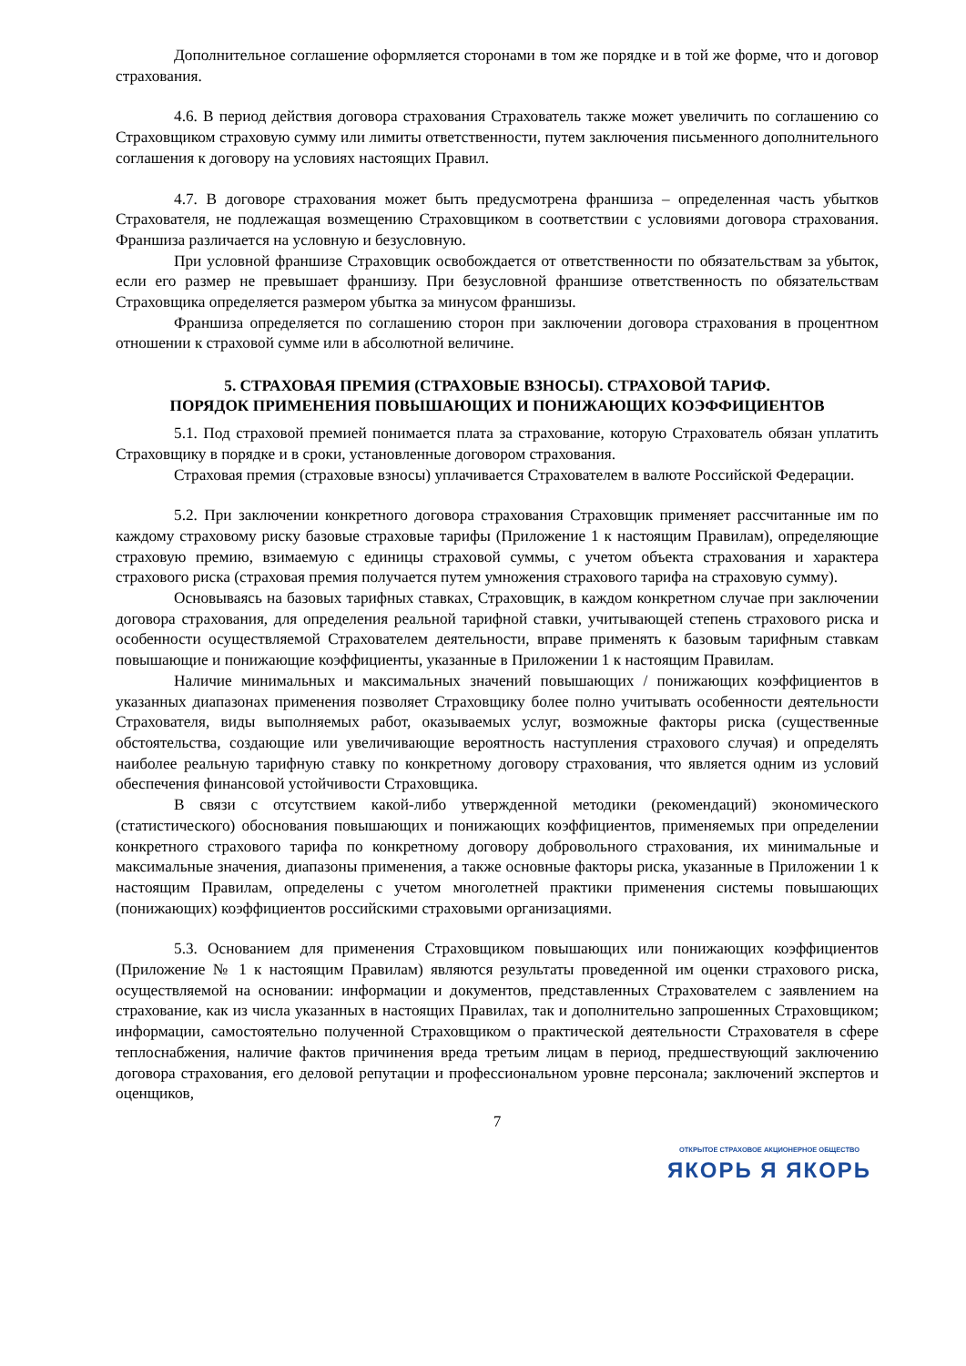Дополнительное соглашение оформляется сторонами в том же порядке и в той же форме, что и договор страхования.
4.6. В период действия договора страхования Страхователь также может увеличить по соглашению со Страховщиком страховую сумму или лимиты ответственности, путем заключения письменного дополнительного соглашения к договору на условиях настоящих Правил.
4.7. В договоре страхования может быть предусмотрена франшиза – определенная часть убытков Страхователя, не подлежащая возмещению Страховщиком в соответствии с условиями договора страхования. Франшиза различается на условную и безусловную.
При условной франшизе Страховщик освобождается от ответственности по обязательствам за убыток, если его размер не превышает франшизу. При безусловной франшизе ответственность по обязательствам Страховщика определяется размером убытка за минусом франшизы.
Франшиза определяется по соглашению сторон при заключении договора страхования в процентном отношении к страховой сумме или в абсолютной величине.
5. СТРАХОВАЯ ПРЕМИЯ (СТРАХОВЫЕ ВЗНОСЫ). СТРАХОВОЙ ТАРИФ.
ПОРЯДОК ПРИМЕНЕНИЯ ПОВЫШАЮЩИХ И ПОНИЖАЮЩИХ КОЭФФИЦИЕНТОВ
5.1. Под страховой премией понимается плата за страхование, которую Страхователь обязан уплатить Страховщику в порядке и в сроки, установленные договором страхования.
Страховая премия (страховые взносы) уплачивается Страхователем в валюте Российской Федерации.
5.2. При заключении конкретного договора страхования Страховщик применяет рассчитанные им по каждому страховому риску базовые страховые тарифы (Приложение 1 к настоящим Правилам), определяющие страховую премию, взимаемую с единицы страховой суммы, с учетом объекта страхования и характера страхового риска (страховая премия получается путем умножения страхового тарифа на страховую сумму).
Основываясь на базовых тарифных ставках, Страховщик, в каждом конкретном случае при заключении договора страхования, для определения реальной тарифной ставки, учитывающей степень страхового риска и особенности осуществляемой Страхователем деятельности, вправе применять к базовым тарифным ставкам повышающие и понижающие коэффициенты, указанные в Приложении 1 к настоящим Правилам.
Наличие минимальных и максимальных значений повышающих / понижающих коэффициентов в указанных диапазонах применения позволяет Страховщику более полно учитывать особенности деятельности Страхователя, виды выполняемых работ, оказываемых услуг, возможные факторы риска (существенные обстоятельства, создающие или увеличивающие вероятность наступления страхового случая) и определять наиболее реальную тарифную ставку по конкретному договору страхования, что является одним из условий обеспечения финансовой устойчивости Страховщика.
В связи с отсутствием какой-либо утвержденной методики (рекомендаций) экономического (статистического) обоснования повышающих и понижающих коэффициентов, применяемых при определении конкретного страхового тарифа по конкретному договору добровольного страхования, их минимальные и максимальные значения, диапазоны применения, а также основные факторы риска, указанные в Приложении 1 к настоящим Правилам, определены с учетом многолетней практики применения системы повышающих (понижающих) коэффициентов российскими страховыми организациями.
5.3. Основанием для применения Страховщиком повышающих или понижающих коэффициентов (Приложение № 1 к настоящим Правилам) являются результаты проведенной им оценки страхового риска, осуществляемой на основании: информации и документов, представленных Страхователем с заявлением на страхование, как из числа указанных в настоящих Правилах, так и дополнительно запрошенных Страховщиком; информации, самостоятельно полученной Страховщиком о практической деятельности Страхователя в сфере теплоснабжения, наличие фактов причинения вреда третьим лицам в период, предшествующий заключению договора страхования, его деловой репутации и профессиональном уровне персонала; заключений экспертов и оценщиков,
7
ОТКРЫТОЕ СТРАХОВОЕ АКЦИОНЕРНОЕ ОБЩЕСТВО
ЯКОРЬ Я ЯКОРЬ